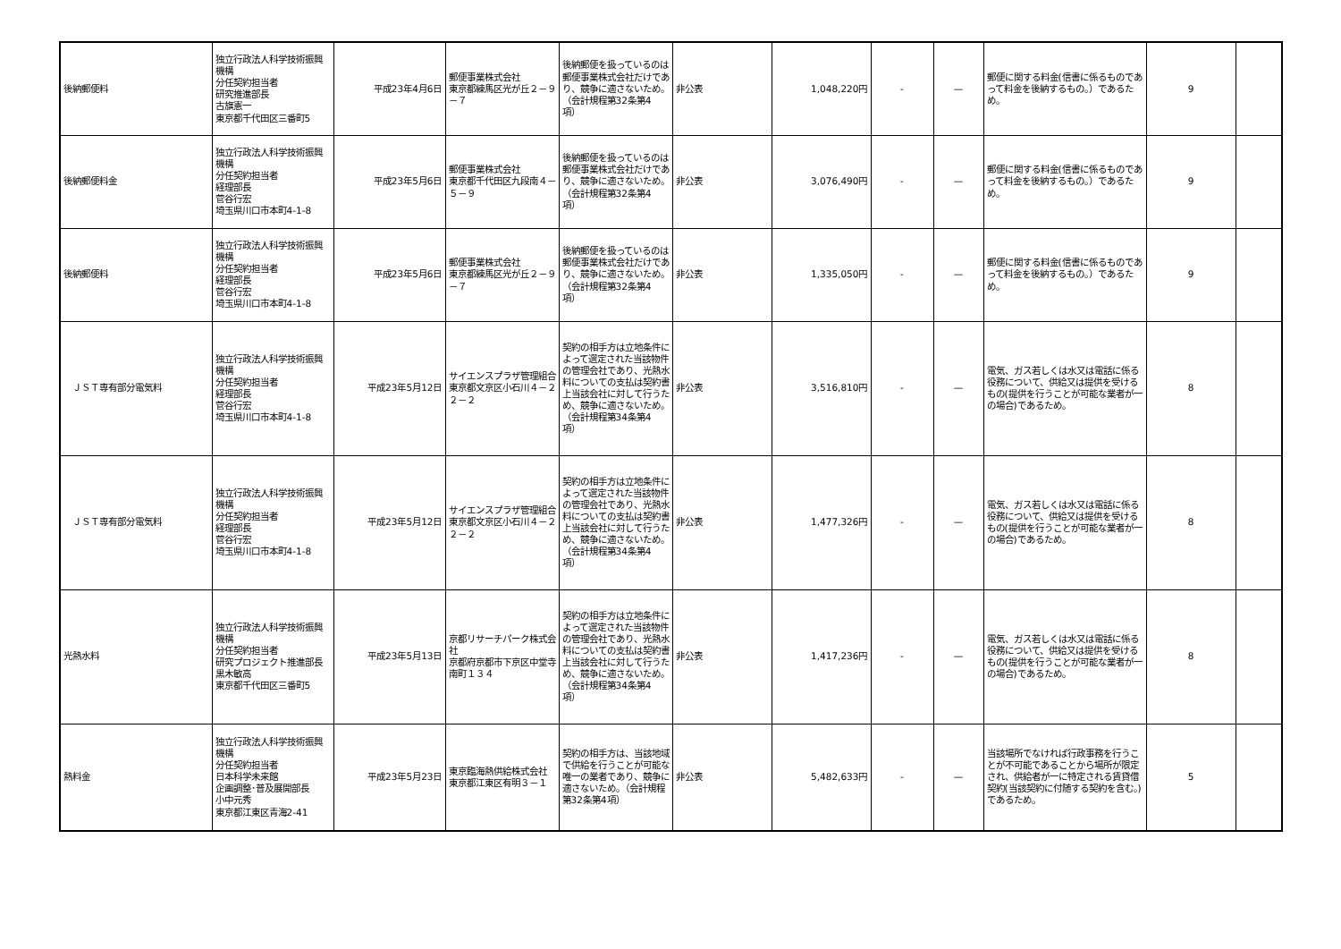| 後納郵便料 | 独立行政法人科学技術振興機構 分任契約担当者 研究推進部長 古旗憲一 東京都千代田区三番町5 | 平成23年4月6日 | 郵便事業株式会社 東京都練馬区光が丘２－９－７ | 後納郵便を扱っているのは郵便事業株式会社だけであり、競争に適さないため。（会計規程第32条第4項） | 非公表 | 1,048,220円 | - | — | 郵便に関する料金(信書に係るものであって料金を後納するもの。）であるため。 | 9 | |
| 後納郵便料金 | 独立行政法人科学技術振興機構 分任契約担当者 経理部長 菅谷行宏 埼玉県川口市本町4-1-8 | 平成23年5月6日 | 郵便事業株式会社 東京都千代田区九段南４－５－９ | 後納郵便を扱っているのは郵便事業株式会社だけであり、競争に適さないため。（会計規程第32条第4項） | 非公表 | 3,076,490円 | - | — | 郵便に関する料金(信書に係るものであって料金を後納するもの。）であるため。 | 9 | |
| 後納郵便料 | 独立行政法人科学技術振興機構 分任契約担当者 経理部長 菅谷行宏 埼玉県川口市本町4-1-8 | 平成23年5月6日 | 郵便事業株式会社 東京都練馬区光が丘２－９－７ | 後納郵便を扱っているのは郵便事業株式会社だけであり、競争に適さないため。（会計規程第32条第4項） | 非公表 | 1,335,050円 | - | — | 郵便に関する料金(信書に係るものであって料金を後納するもの。）であるため。 | 9 | |
| ＪＳＴ専有部分電気料 | 独立行政法人科学技術振興機構 分任契約担当者 経理部長 菅谷行宏 埼玉県川口市本町4-1-8 | 平成23年5月12日 | サイエンスプラザ管理組合 東京都文京区小石川４－２２－２ | 契約の相手方は立地条件によって選定された当該物件の管理会社であり、光熱水料についての支払は契約書上当該会社に対して行うため、競争に適さないため。（会計規程第34条第4項） | 非公表 | 3,516,810円 | - | — | 電気、ガス若しくは水又は電話に係る役務について、供給又は提供を受けるもの(提供を行うことが可能な業者が一の場合)であるため。 | 8 | |
| ＪＳＴ専有部分電気料 | 独立行政法人科学技術振興機構 分任契約担当者 経理部長 菅谷行宏 埼玉県川口市本町4-1-8 | 平成23年5月12日 | サイエンスプラザ管理組合 東京都文京区小石川４－２２－２ | 契約の相手方は立地条件によって選定された当該物件の管理会社であり、光熱水料についての支払は契約書上当該会社に対して行うため、競争に適さないため。（会計規程第34条第4項） | 非公表 | 1,477,326円 | - | — | 電気、ガス若しくは水又は電話に係る役務について、供給又は提供を受けるもの(提供を行うことが可能な業者が一の場合)であるため。 | 8 | |
| 光熱水料 | 独立行政法人科学技術振興機構 分任契約担当者 研究プロジェクト推進部長 黒木敏高 東京都千代田区三番町5 | 平成23年5月13日 | 京都リサーチパーク株式会社 京都府京都市下京区中堂寺南町１３４ | 契約の相手方は立地条件によって選定された当該物件の管理会社であり、光熱水料についての支払は契約書上当該会社に対して行うため、競争に適さないため。（会計規程第34条第4項） | 非公表 | 1,417,236円 | - | — | 電気、ガス若しくは水又は電話に係る役務について、供給又は提供を受けるもの(提供を行うことが可能な業者が一の場合)であるため。 | 8 | |
| 熱料金 | 独立行政法人科学技術振興機構 分任契約担当者 日本科学未来館 企画調整･普及展開部長 小中元秀 東京都江東区青海2-41 | 平成23年5月23日 | 東京臨海熱供給株式会社 東京都江東区有明３－１ | 契約の相手方は、当該地域で供給を行うことが可能な唯一の業者であり、競争に適さないため。（会計規程第32条第4項） | 非公表 | 5,482,633円 | - | — | 当該場所でなければ行政事務を行うことが不可能であることから場所が限定され、供給者が一に特定される賃貸借契約(当該契約に付随する契約を含む。)であるため。 | 5 | |